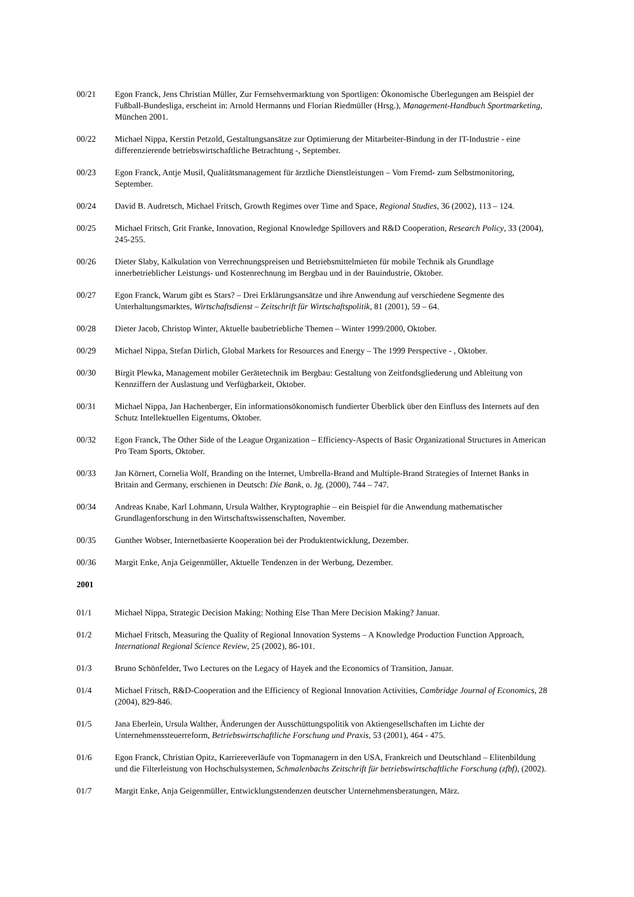00/21 Egon Franck, Jens Christian Müller, Zur Fernsehvermarktung von Sportligen: Ökonomische Überlegungen am Beispiel der Fußball-Bundesliga, erscheint in: Arnold Hermanns und Florian Riedmüller (Hrsg.), Management-Handbuch Sportmarketing, München 2001.
00/22 Michael Nippa, Kerstin Petzold, Gestaltungsansätze zur Optimierung der Mitarbeiter-Bindung in der IT-Industrie - eine differenzierende betriebswirtschaftliche Betrachtung -, September.
00/23 Egon Franck, Antje Musil, Qualitätsmanagement für ärztliche Dienstleistungen – Vom Fremd- zum Selbstmonitoring, September.
00/24 David B. Audretsch, Michael Fritsch, Growth Regimes over Time and Space, Regional Studies, 36 (2002), 113 – 124.
00/25 Michael Fritsch, Grit Franke, Innovation, Regional Knowledge Spillovers and R&D Cooperation, Research Policy, 33 (2004), 245-255.
00/26 Dieter Slaby, Kalkulation von Verrechnungspreisen und Betriebsmittelmieten für mobile Technik als Grundlage innerbetrieblicher Leistungs- und Kostenrechnung im Bergbau und in der Bauindustrie, Oktober.
00/27 Egon Franck, Warum gibt es Stars? – Drei Erklärungsansätze und ihre Anwendung auf verschiedene Segmente des Unterhaltungsmarktes, Wirtschaftsdienst – Zeitschrift für Wirtschaftspolitik, 81 (2001), 59 – 64.
00/28 Dieter Jacob, Christop Winter, Aktuelle baubetriebliche Themen – Winter 1999/2000, Oktober.
00/29 Michael Nippa, Stefan Dirlich, Global Markets for Resources and Energy – The 1999 Perspective - , Oktober.
00/30 Birgit Plewka, Management mobiler Gerätetechnik im Bergbau: Gestaltung von Zeitfondsgliederung und Ableitung von Kennziffern der Auslastung und Verfügbarkeit, Oktober.
00/31 Michael Nippa, Jan Hachenberger, Ein informationsökonomisch fundierter Überblick über den Einfluss des Internets auf den Schutz Intellektuellen Eigentums, Oktober.
00/32 Egon Franck, The Other Side of the League Organization – Efficiency-Aspects of Basic Organizational Structures in American Pro Team Sports, Oktober.
00/33 Jan Körnert, Cornelia Wolf, Branding on the Internet, Umbrella-Brand and Multiple-Brand Strategies of Internet Banks in Britain and Germany, erschienen in Deutsch: Die Bank, o. Jg. (2000), 744 – 747.
00/34 Andreas Knabe, Karl Lohmann, Ursula Walther, Kryptographie – ein Beispiel für die Anwendung mathematischer Grundlagenforschung in den Wirtschaftswissenschaften, November.
00/35 Gunther Wobser, Internetbasierte Kooperation bei der Produktentwicklung, Dezember.
00/36 Margit Enke, Anja Geigenmüller, Aktuelle Tendenzen in der Werbung, Dezember.
2001
01/1 Michael Nippa, Strategic Decision Making: Nothing Else Than Mere Decision Making? Januar.
01/2 Michael Fritsch, Measuring the Quality of Regional Innovation Systems – A Knowledge Production Function Approach, International Regional Science Review, 25 (2002), 86-101.
01/3 Bruno Schönfelder, Two Lectures on the Legacy of Hayek and the Economics of Transition, Januar.
01/4 Michael Fritsch, R&D-Cooperation and the Efficiency of Regional Innovation Activities, Cambridge Journal of Economics, 28 (2004), 829-846.
01/5 Jana Eberlein, Ursula Walther, Änderungen der Ausschüttungspolitik von Aktiengesellschaften im Lichte der Unternehmenssteuerreform, Betriebswirtschaftliche Forschung und Praxis, 53 (2001), 464 - 475.
01/6 Egon Franck, Christian Opitz, Karriereverläufe von Topmanagern in den USA, Frankreich und Deutschland – Elitenbildung und die Filterleistung von Hochschulsystemen, Schmalenbachs Zeitschrift für betriebswirtschaftliche Forschung (zfbf), (2002).
01/7 Margit Enke, Anja Geigenmüller, Entwicklungstendenzen deutscher Unternehmensberatungen, März.